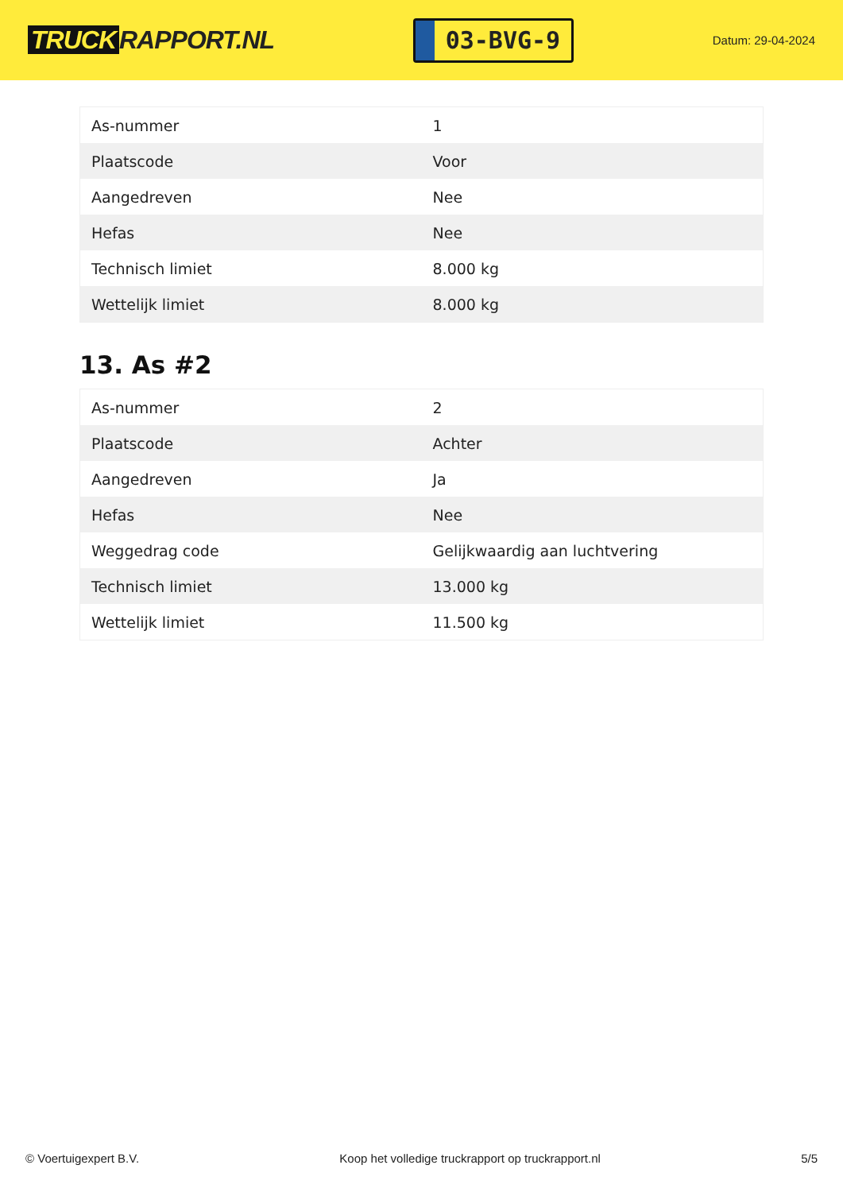TRUCK RAPPORT.NL
03-BVG-9
Datum: 29-04-2024
| As-nummer | 1 |
| Plaatscode | Voor |
| Aangedreven | Nee |
| Hefas | Nee |
| Technisch limiet | 8.000 kg |
| Wettelijk limiet | 8.000 kg |
13. As #2
| As-nummer | 2 |
| Plaatscode | Achter |
| Aangedreven | Ja |
| Hefas | Nee |
| Weggedrag code | Gelijkwaardig aan luchtvering |
| Technisch limiet | 13.000 kg |
| Wettelijk limiet | 11.500 kg |
© Voertuigexpert B.V. Koop het volledige truckrapport op truckrapport.nl 5/5